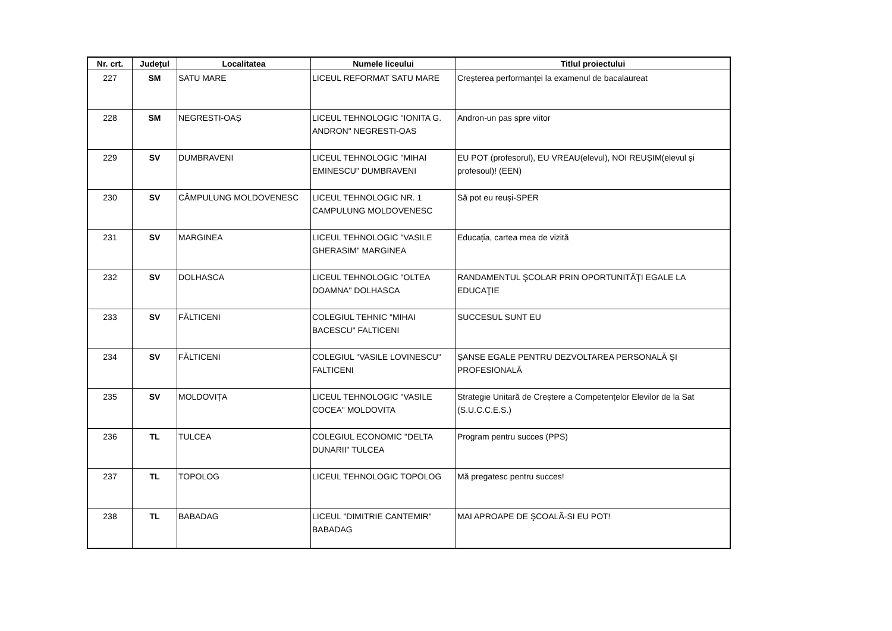| Nr. crt. | Județul | Localitatea | Numele liceului | Titlul proiectului |
| --- | --- | --- | --- | --- |
| 227 | SM | SATU MARE | LICEUL REFORMAT SATU MARE | Creșterea performanței la examenul de bacalaureat |
| 228 | SM | NEGRESTI-OAȘ | LICEUL TEHNOLOGIC "IONITA G. ANDRON" NEGRESTI-OAS | Andron-un pas spre viitor |
| 229 | SV | DUMBRAVENI | LICEUL TEHNOLOGIC "MIHAI EMINESCU" DUMBRAVENI | EU POT (profesorul), EU VREAU(elevul), NOI REUȘIM(elevul și profesoul)! (EEN) |
| 230 | SV | CÂMPULUNG MOLDOVENESC | LICEUL TEHNOLOGIC NR. 1 CAMPULUNG MOLDOVENESC | Să pot eu reuși-SPER |
| 231 | SV | MARGINEA | LICEUL TEHNOLOGIC "VASILE GHERASIM" MARGINEA | Educația, cartea mea de vizită |
| 232 | SV | DOLHASCA | LICEUL TEHNOLOGIC "OLTEA DOAMNA" DOLHASCA | RANDAMENTUL ŞCOLAR PRIN OPORTUNITĂŢI EGALE LA EDUCAŢIE |
| 233 | SV | FĂLTICENI | COLEGIUL TEHNIC "MIHAI BACESCU" FALTICENI | SUCCESUL SUNT EU |
| 234 | SV | FĂLTICENI | COLEGIUL "VASILE LOVINESCU" FALTICENI | ȘANSE EGALE PENTRU DEZVOLTAREA PERSONALĂ ȘI PROFESIONALĂ |
| 235 | SV | MOLDOVIȚA | LICEUL TEHNOLOGIC "VASILE COCEA" MOLDOVITA | Strategie Unitară de Creștere a Competențelor Elevilor de la Sat (S.U.C.C.E.S.) |
| 236 | TL | TULCEA | COLEGIUL ECONOMIC "DELTA DUNARII" TULCEA | Program pentru succes (PPS) |
| 237 | TL | TOPOLOG | LICEUL TEHNOLOGIC TOPOLOG | Mă pregatesc pentru succes! |
| 238 | TL | BABADAG | LICEUL "DIMITRIE CANTEMIR" BABADAG | MAI APROAPE DE ŞCOALĂ-SI EU POT! |